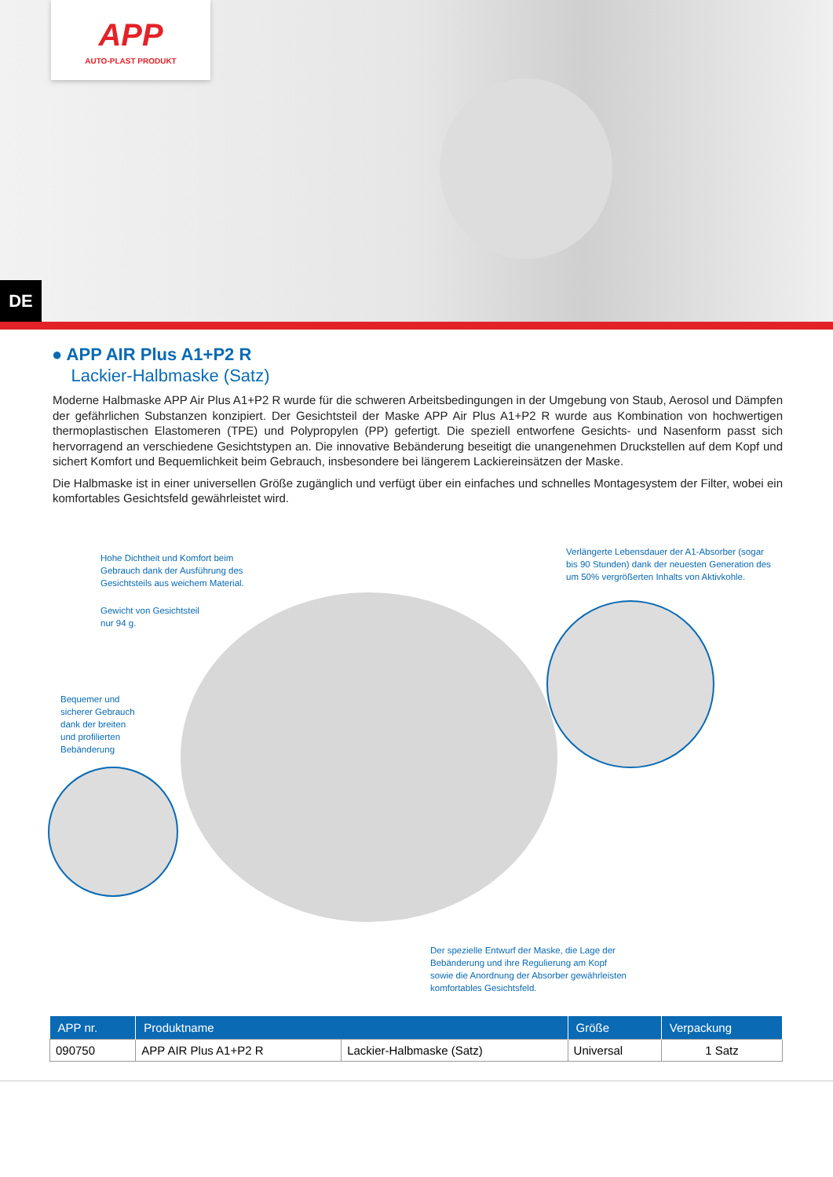APP
AUTO-PLAST PRODUKT
DE
● APP AIR Plus A1+P2 R
Lackier-Halbmaske (Satz)
Moderne Halbmaske APP Air Plus A1+P2 R wurde für die schweren Arbeitsbedingungen in der Umgebung von Staub, Aerosol und Dämpfen der gefährlichen Substanzen konzipiert. Der Gesichtsteil der Maske APP Air Plus A1+P2 R wurde aus Kombination von hochwertigen thermoplastischen Elastomeren (TPE) und Polypropylen (PP) gefertigt. Die speziell entworfene Gesichts- und Nasenform passt sich hervorragend an verschiedene Gesichtstypen an. Die innovative Bebänderung beseitigt die unangenehmen Druckstellen auf dem Kopf und sichert Komfort und Bequemlichkeit beim Gebrauch, insbesondere bei längerem Lackiereinsätzen der Maske.
Die Halbmaske ist in einer universellen Größe zugänglich und verfügt über ein einfaches und schnelles Montagesystem der Filter, wobei ein komfortables Gesichtsfeld gewährleistet wird.
Hohe Dichtheit und Komfort beim
Gebrauch dank der Ausführung des
Gesichtsteils aus weichem Material.
Gewicht von Gesichtsteil
nur 94 g.
Bequemer und
sicherer Gebrauch
dank der breiten
und profilierten
Bebänderung
Verlängerte Lebensdauer der A1-Absorber (sogar
bis 90 Stunden) dank der neuesten Generation des
um 50% vergrößerten Inhalts von Aktivkohle.
Der spezielle Entwurf der Maske, die Lage der
Bebänderung und ihre Regulierung am Kopf
sowie die Anordnung der Absorber gewährleisten
komfortables Gesichtsfeld.
| APP nr. | Produktname | | Größe | Verpackung |
| --- | --- | --- | --- | --- |
| 090750 | APP AIR Plus A1+P2 R | Lackier-Halbmaske (Satz) | Universal | 1 Satz |